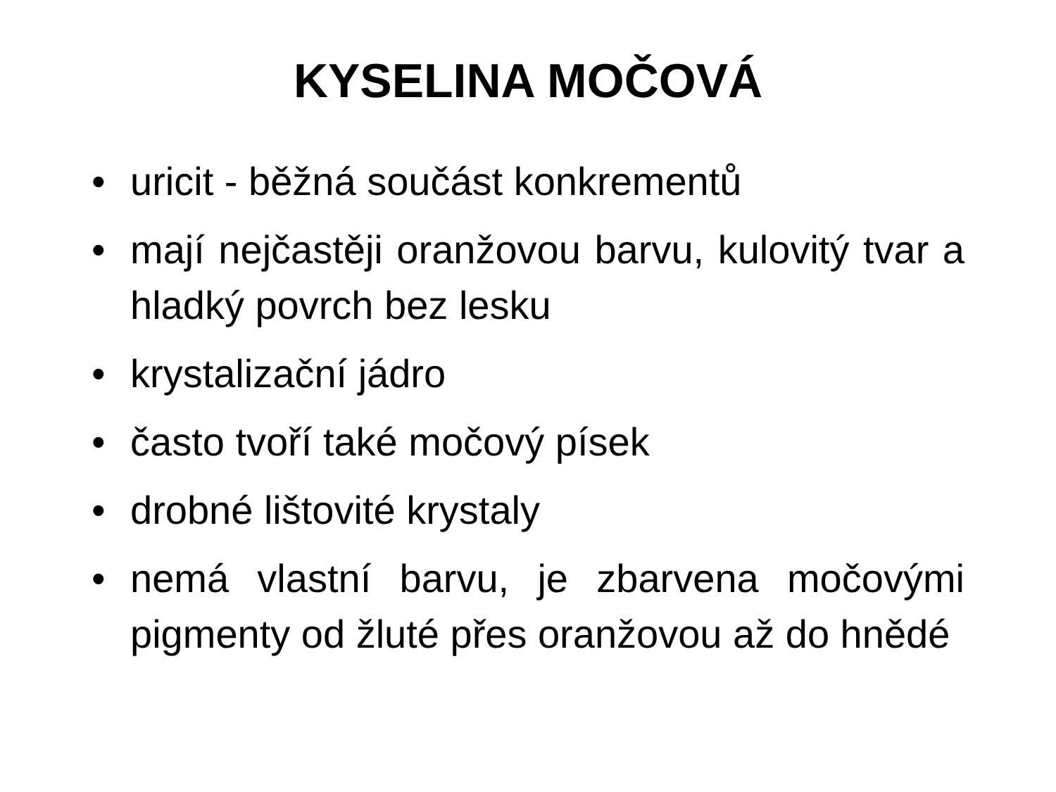KYSELINA MOČOVÁ
• uricit - běžná součást konkrementů
• mají nejčastěji oranžovou barvu, kulovitý tvar a hladký povrch bez lesku
• krystalizační jádro
• často tvoří také močový písek
• drobné lištovité krystaly
• nemá vlastní barvu, je zbarvena močovými pigmenty od žluté přes oranžovou až do hnědé